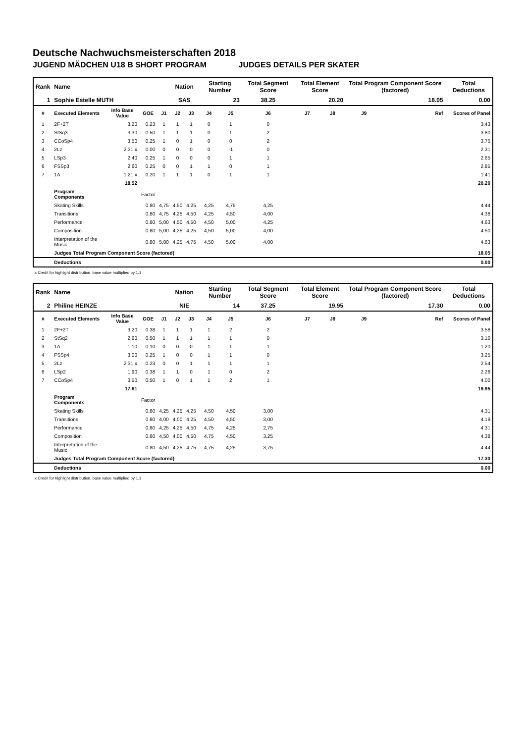Deutsche Nachwuchsmeisterschaften 2018
JUGEND MÄDCHEN U18 B SHORT PROGRAM JUDGES DETAILS PER SKATER
| Rank | Name | | | | Nation | | Starting Number | | Total Segment Score | Total Element Score | | Total Program Component Score (factored) | | | Total Deductions |
| --- | --- | --- | --- | --- | --- | --- | --- | --- | --- | --- | --- | --- | --- | --- | --- |
| 1 | Sophie Estelle MUTH | | | | SAS | | 23 | | 38.25 | 20.20 | | 18.05 | | | 0.00 |
| # | Executed Elements | Info Base Value | GOE | J1 | J2 | J3 | J4 | J5 | J6 | J7 | J8 | J9 | | Ref | Scores of Panel |
| 1 | 2F+2T | 3.20 | 0.23 | 1 | 1 | 1 | 0 | 1 | 0 | | | | | | 3.43 |
| 2 | StSq3 | 3.30 | 0.50 | 1 | 1 | 1 | 0 | 1 | 2 | | | | | | 3.80 |
| 3 | CCoSp4 | 3.50 | 0.25 | 1 | 0 | 1 | 0 | 0 | 2 | | | | | | 3.75 |
| 4 | 2Lz | 2.31 x | 0.00 | 0 | 0 | 0 | 0 | -1 | 0 | | | | | | 2.31 |
| 5 | LSp3 | 2.40 | 0.25 | 1 | 0 | 0 | 0 | 1 | 1 | | | | | | 2.65 |
| 6 | FSSp3 | 2.60 | 0.25 | 0 | 0 | 1 | 1 | 0 | 1 | | | | | | 2.85 |
| 7 | 1A | 1.21 x | 0.20 | 1 | 1 | 1 | 0 | 1 | 1 | | | | | | 1.41 |
| | | 18.52 | | | | | | | | | | | | | 20.20 |
| | Program Components | | Factor | | | | | | | | | | | | |
| | Skating Skills | | 0.80 | 4,75 | 4,50 | 4,25 | 4,25 | 4,75 | 4,25 | | | | | | 4.44 |
| | Transitions | | 0.80 | 4,75 | 4,25 | 4,50 | 4,25 | 4,50 | 4,00 | | | | | | 4.38 |
| | Performance | | 0.80 | 5,00 | 4,50 | 4,50 | 4,50 | 5,00 | 4,25 | | | | | | 4.63 |
| | Composition | | 0.80 | 5,00 | 4,25 | 4,25 | 4,50 | 5,00 | 4,00 | | | | | | 4.50 |
| | Interpretation of the Music | | 0.80 | 5,00 | 4,25 | 4,75 | 4,50 | 5,00 | 4,00 | | | | | | 4.63 |
| | Judges Total Program Component Score (factored) | | | | | | | | | | | | | | 18.05 |
| | Deductions | | | | | | | | | | | | | | 0.00 |
x Credit for highlight distribution, base value multiplied by 1.1
| Rank | Name | | | | Nation | | Starting Number | | Total Segment Score | Total Element Score | | Total Program Component Score (factored) | | | Total Deductions |
| --- | --- | --- | --- | --- | --- | --- | --- | --- | --- | --- | --- | --- | --- | --- | --- |
| 2 | Philine HEINZE | | | | NIE | | 14 | | 37.25 | 19.95 | | 17.30 | | | 0.00 |
| # | Executed Elements | Info Base Value | GOE | J1 | J2 | J3 | J4 | J5 | J6 | J7 | J8 | J9 | | Ref | Scores of Panel |
| 1 | 2F+2T | 3.20 | 0.38 | 1 | 1 | 1 | 1 | 2 | 2 | | | | | | 3.58 |
| 2 | StSq2 | 2.60 | 0.50 | 1 | 1 | 1 | 1 | 1 | 0 | | | | | | 3.10 |
| 3 | 1A | 1.10 | 0.10 | 0 | 0 | 0 | 1 | 1 | 1 | | | | | | 1.20 |
| 4 | FSSp4 | 3.00 | 0.25 | 1 | 0 | 0 | 1 | 1 | 0 | | | | | | 3.25 |
| 5 | 2Lz | 2.31 x | 0.23 | 0 | 0 | 1 | 1 | 1 | 1 | | | | | | 2.54 |
| 6 | LSp2 | 1.90 | 0.38 | 1 | 1 | 0 | 1 | 0 | 2 | | | | | | 2.28 |
| 7 | CCoSp4 | 3.50 | 0.50 | 1 | 0 | 1 | 1 | 2 | 1 | | | | | | 4.00 |
| | | 17.61 | | | | | | | | | | | | | 19.95 |
| | Program Components | | Factor | | | | | | | | | | | | |
| | Skating Skills | | 0.80 | 4,25 | 4,25 | 4,25 | 4,50 | 4,50 | 3,00 | | | | | | 4.31 |
| | Transitions | | 0.80 | 4,00 | 4,00 | 4,25 | 4,50 | 4,50 | 3,00 | | | | | | 4.19 |
| | Performance | | 0.80 | 4,25 | 4,25 | 4,50 | 4,75 | 4,25 | 2,75 | | | | | | 4.31 |
| | Composition | | 0.80 | 4,50 | 4,00 | 4,50 | 4,75 | 4,50 | 3,25 | | | | | | 4.38 |
| | Interpretation of the Music | | 0.80 | 4,50 | 4,25 | 4,75 | 4,75 | 4,25 | 3,75 | | | | | | 4.44 |
| | Judges Total Program Component Score (factored) | | | | | | | | | | | | | | 17.30 |
| | Deductions | | | | | | | | | | | | | | 0.00 |
x Credit for highlight distribution, base value multiplied by 1.1